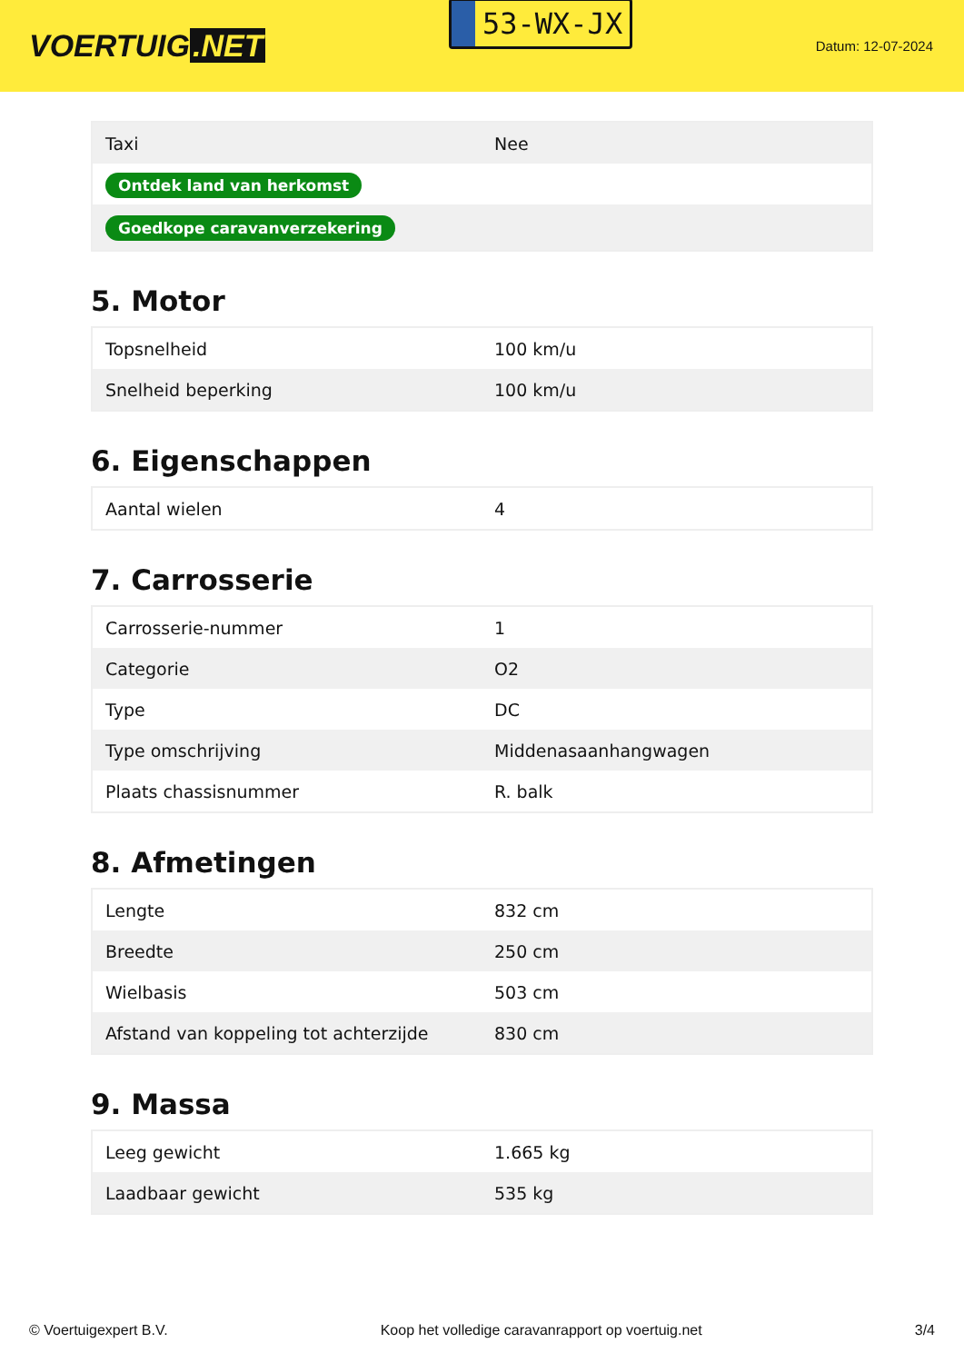VOERTUIG.NET
53-WX-JX
Datum: 12-07-2024
| Taxi | Nee |
| Ontdek land van herkomst | |
| Goedkope caravanverzekering | |
5. Motor
| Topsnelheid | 100 km/u |
| Snelheid beperking | 100 km/u |
6. Eigenschappen
| Aantal wielen | 4 |
7. Carrosserie
| Carrosserie-nummer | 1 |
| Categorie | O2 |
| Type | DC |
| Type omschrijving | Middenasaanhangwagen |
| Plaats chassisnummer | R. balk |
8. Afmetingen
| Lengte | 832 cm |
| Breedte | 250 cm |
| Wielbasis | 503 cm |
| Afstand van koppeling tot achterzijde | 830 cm |
9. Massa
| Leeg gewicht | 1.665 kg |
| Laadbaar gewicht | 535 kg |
© Voertuigexpert B.V. Koop het volledige caravanrapport op voertuig.net 3/4